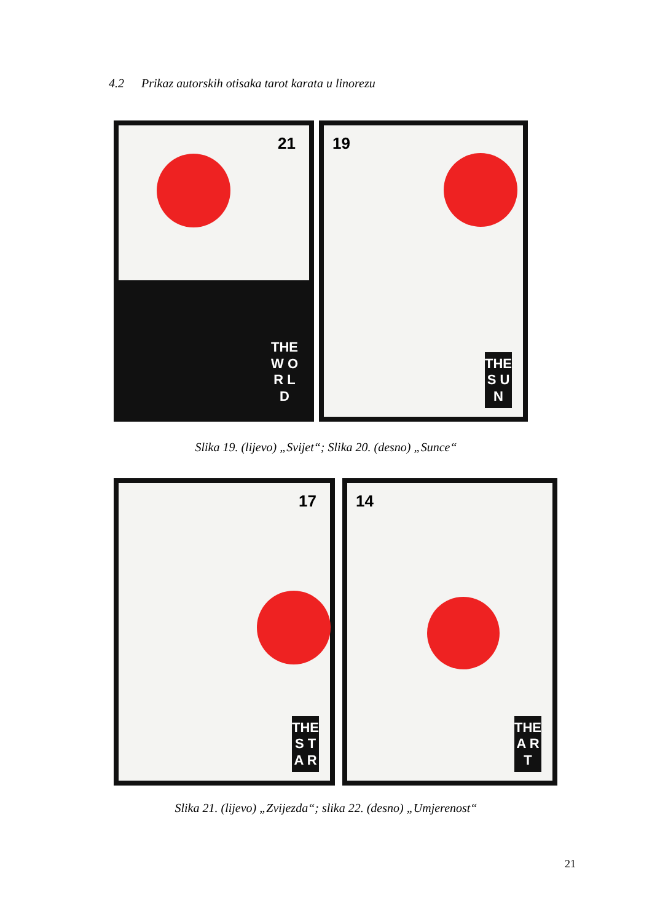4.2 Prikaz autorskih otisaka tarot karata u linorezu
21
THE W O R L D
19
THE S U N
Slika 19. (lijevo) „Svijet“; Slika 20. (desno) „Sunce“
17
THE S T A R
14
THE A R T
Slika 21. (lijevo) „Zvijezda“; slika 22. (desno) „Umjerenost“
21